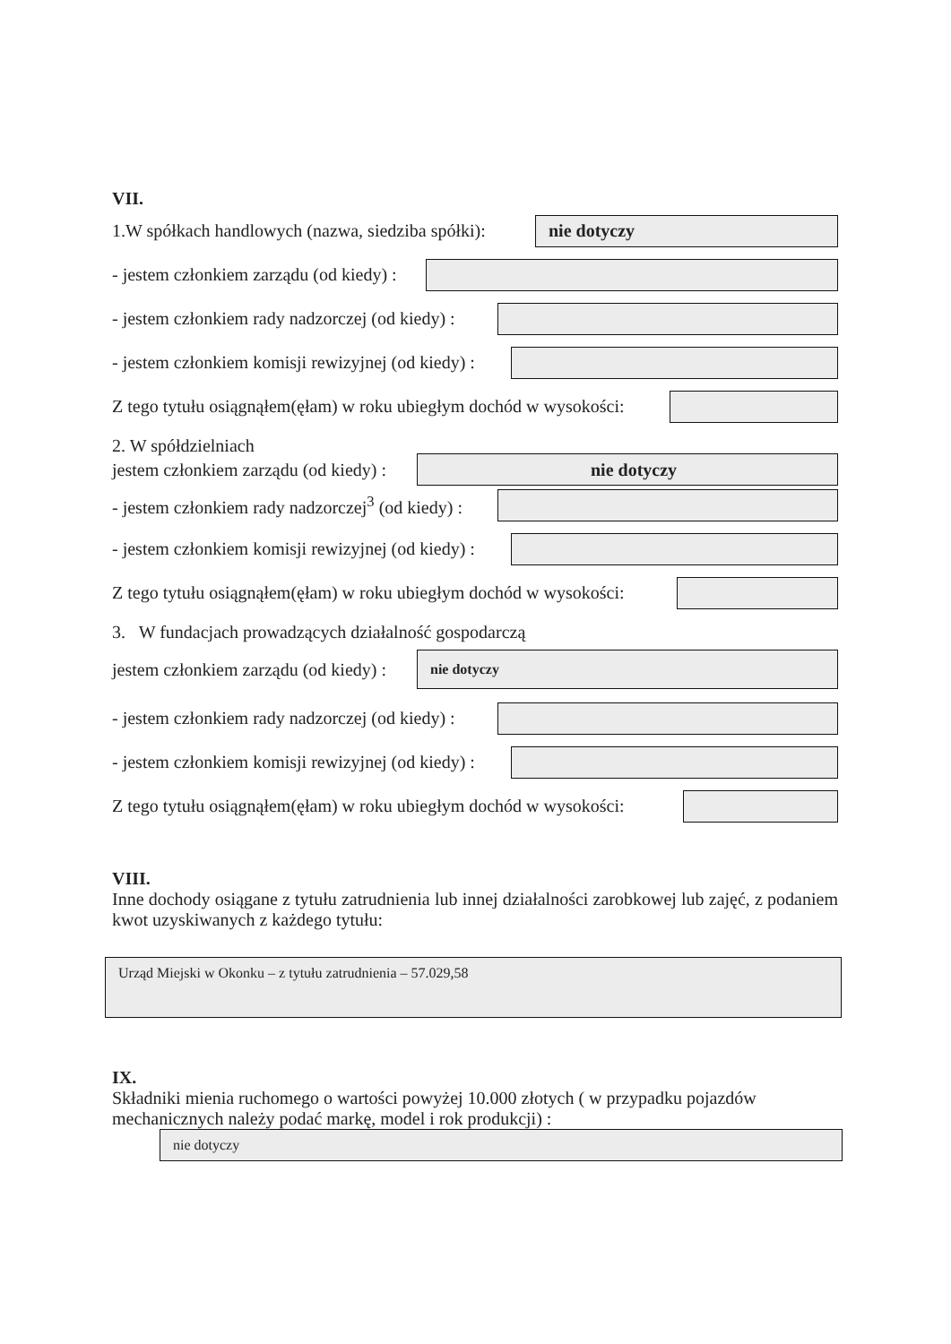VII.
1.W spółkach handlowych (nazwa, siedziba spółki):
nie dotyczy
- jestem członkiem zarządu (od kiedy) :
- jestem członkiem rady nadzorczej (od kiedy) :
- jestem członkiem komisji rewizyjnej (od kiedy) :
Z tego tytułu osiągnąłem(ęłam) w roku ubiegłym dochód w wysokości:
2. W spółdzielniach
jestem członkiem zarządu (od kiedy) :
nie dotyczy
- jestem członkiem rady nadzorczej<sup>3</sup> (od kiedy) :
- jestem członkiem komisji rewizyjnej (od kiedy) :
Z tego tytułu osiągnąłem(ęłam) w roku ubiegłym dochód w wysokości:
3. W fundacjach prowadzących działalność gospodarczą
jestem członkiem zarządu (od kiedy) :
nie dotyczy
- jestem członkiem rady nadzorczej (od kiedy) :
- jestem członkiem komisji rewizyjnej (od kiedy) :
Z tego tytułu osiągnąłem(ęłam) w roku ubiegłym dochód w wysokości:
VIII.
Inne dochody osiągane z tytułu zatrudnienia lub innej działalności zarobkowej lub zajęć, z podaniem kwot uzyskiwanych z każdego tytułu:
Urząd Miejski w Okonku – z tytułu zatrudnienia – 57.029,58
IX.
Składniki mienia ruchomego o wartości powyżej 10.000 złotych ( w przypadku pojazdów mechanicznych należy podać markę, model i rok produkcji) :
nie dotyczy